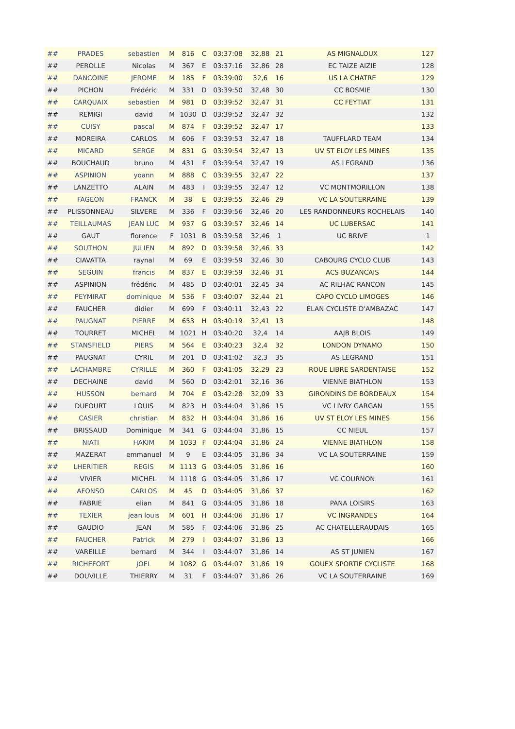| ## | PRADES | sebastien | M | 816 | C | 03:37:08 | 32,88 | 21 | AS MIGNALOUX | 127 |
| ## | PEROLLE | Nicolas | M | 367 | E | 03:37:16 | 32,86 | 28 | EC TAIZE AIZIE | 128 |
| ## | DANCOINE | JEROME | M | 185 | F | 03:39:00 | 32,6 | 16 | US LA CHATRE | 129 |
| ## | PICHON | Frédéric | M | 331 | D | 03:39:50 | 32,48 | 30 | CC BOSMIE | 130 |
| ## | CARQUAIX | sebastien | M | 981 | D | 03:39:52 | 32,47 | 31 | CC FEYTIAT | 131 |
| ## | REMIGI | david | M | 1030 | D | 03:39:52 | 32,47 | 32 | | 132 |
| ## | CUISY | pascal | M | 874 | F | 03:39:52 | 32,47 | 17 | | 133 |
| ## | MOREIRA | CARLOS | M | 606 | F | 03:39:53 | 32,47 | 18 | TAUFFLARD TEAM | 134 |
| ## | MICARD | SERGE | M | 831 | G | 03:39:54 | 32,47 | 13 | UV ST ELOY LES MINES | 135 |
| ## | BOUCHAUD | bruno | M | 431 | F | 03:39:54 | 32,47 | 19 | AS LEGRAND | 136 |
| ## | ASPINION | yoann | M | 888 | C | 03:39:55 | 32,47 | 22 | | 137 |
| ## | LANZETTO | ALAIN | M | 483 | I | 03:39:55 | 32,47 | 12 | VC MONTMORILLON | 138 |
| ## | FAGEON | FRANCK | M | 38 | E | 03:39:55 | 32,46 | 29 | VC LA SOUTERRAINE | 139 |
| ## | PLISSONNEAU | SILVERE | M | 336 | F | 03:39:56 | 32,46 | 20 | LES RANDONNEURS ROCHELAIS | 140 |
| ## | TEILLAUMAS | JEAN LUC | M | 937 | G | 03:39:57 | 32,46 | 14 | UC LUBERSAC | 141 |
| ## | GAUT | florence | F | 1031 | B | 03:39:58 | 32,46 | 1 | UC BRIVE | 1 |
| ## | SOUTHON | JULIEN | M | 892 | D | 03:39:58 | 32,46 | 33 | | 142 |
| ## | CIAVATTA | raynal | M | 69 | E | 03:39:59 | 32,46 | 30 | CABOURG CYCLO CLUB | 143 |
| ## | SEGUIN | francis | M | 837 | E | 03:39:59 | 32,46 | 31 | ACS BUZANCAIS | 144 |
| ## | ASPINION | frédéric | M | 485 | D | 03:40:01 | 32,45 | 34 | AC RILHAC RANCON | 145 |
| ## | PEYMIRAT | dominique | M | 536 | F | 03:40:07 | 32,44 | 21 | CAPO CYCLO LIMOGES | 146 |
| ## | FAUCHER | didier | M | 699 | F | 03:40:11 | 32,43 | 22 | ELAN CYCLISTE D'AMBAZAC | 147 |
| ## | PAUGNAT | PIERRE | M | 653 | H | 03:40:19 | 32,41 | 13 | | 148 |
| ## | TOURRET | MICHEL | M | 1021 | H | 03:40:20 | 32,4 | 14 | AAJB BLOIS | 149 |
| ## | STANSFIELD | PIERS | M | 564 | E | 03:40:23 | 32,4 | 32 | LONDON DYNAMO | 150 |
| ## | PAUGNAT | CYRIL | M | 201 | D | 03:41:02 | 32,3 | 35 | AS LEGRAND | 151 |
| ## | LACHAMBRE | CYRILLE | M | 360 | F | 03:41:05 | 32,29 | 23 | ROUE LIBRE SARDENTAISE | 152 |
| ## | DECHAINE | david | M | 560 | D | 03:42:01 | 32,16 | 36 | VIENNE BIATHLON | 153 |
| ## | HUSSON | bernard | M | 704 | E | 03:42:28 | 32,09 | 33 | GIRONDINS DE BORDEAUX | 154 |
| ## | DUFOURT | LOUIS | M | 823 | H | 03:44:04 | 31,86 | 15 | VC LIVRY GARGAN | 155 |
| ## | CASIER | christian | M | 832 | H | 03:44:04 | 31,86 | 16 | UV ST ELOY LES MINES | 156 |
| ## | BRISSAUD | Dominique | M | 341 | G | 03:44:04 | 31,86 | 15 | CC NIEUL | 157 |
| ## | NIATI | HAKIM | M | 1033 | F | 03:44:04 | 31,86 | 24 | VIENNE BIATHLON | 158 |
| ## | MAZERAT | emmanuel | M | 9 | E | 03:44:05 | 31,86 | 34 | VC LA SOUTERRAINE | 159 |
| ## | LHERITIER | REGIS | M | 1113 | G | 03:44:05 | 31,86 | 16 | | 160 |
| ## | VIVIER | MICHEL | M | 1118 | G | 03:44:05 | 31,86 | 17 | VC COURNON | 161 |
| ## | AFONSO | CARLOS | M | 45 | D | 03:44:05 | 31,86 | 37 | | 162 |
| ## | FABRIE | elian | M | 841 | G | 03:44:05 | 31,86 | 18 | PANA LOISIRS | 163 |
| ## | TEXIER | jean louis | M | 601 | H | 03:44:06 | 31,86 | 17 | VC INGRANDES | 164 |
| ## | GAUDIO | JEAN | M | 585 | F | 03:44:06 | 31,86 | 25 | AC CHATELLERAUDAIS | 165 |
| ## | FAUCHER | Patrick | M | 279 | I | 03:44:07 | 31,86 | 13 | | 166 |
| ## | VAREILLE | bernard | M | 344 | I | 03:44:07 | 31,86 | 14 | AS ST JUNIEN | 167 |
| ## | RICHEFORT | JOEL | M | 1082 | G | 03:44:07 | 31,86 | 19 | GOUEX SPORTIF CYCLISTE | 168 |
| ## | DOUVILLE | THIERRY | M | 31 | F | 03:44:07 | 31,86 | 26 | VC LA SOUTERRAINE | 169 |